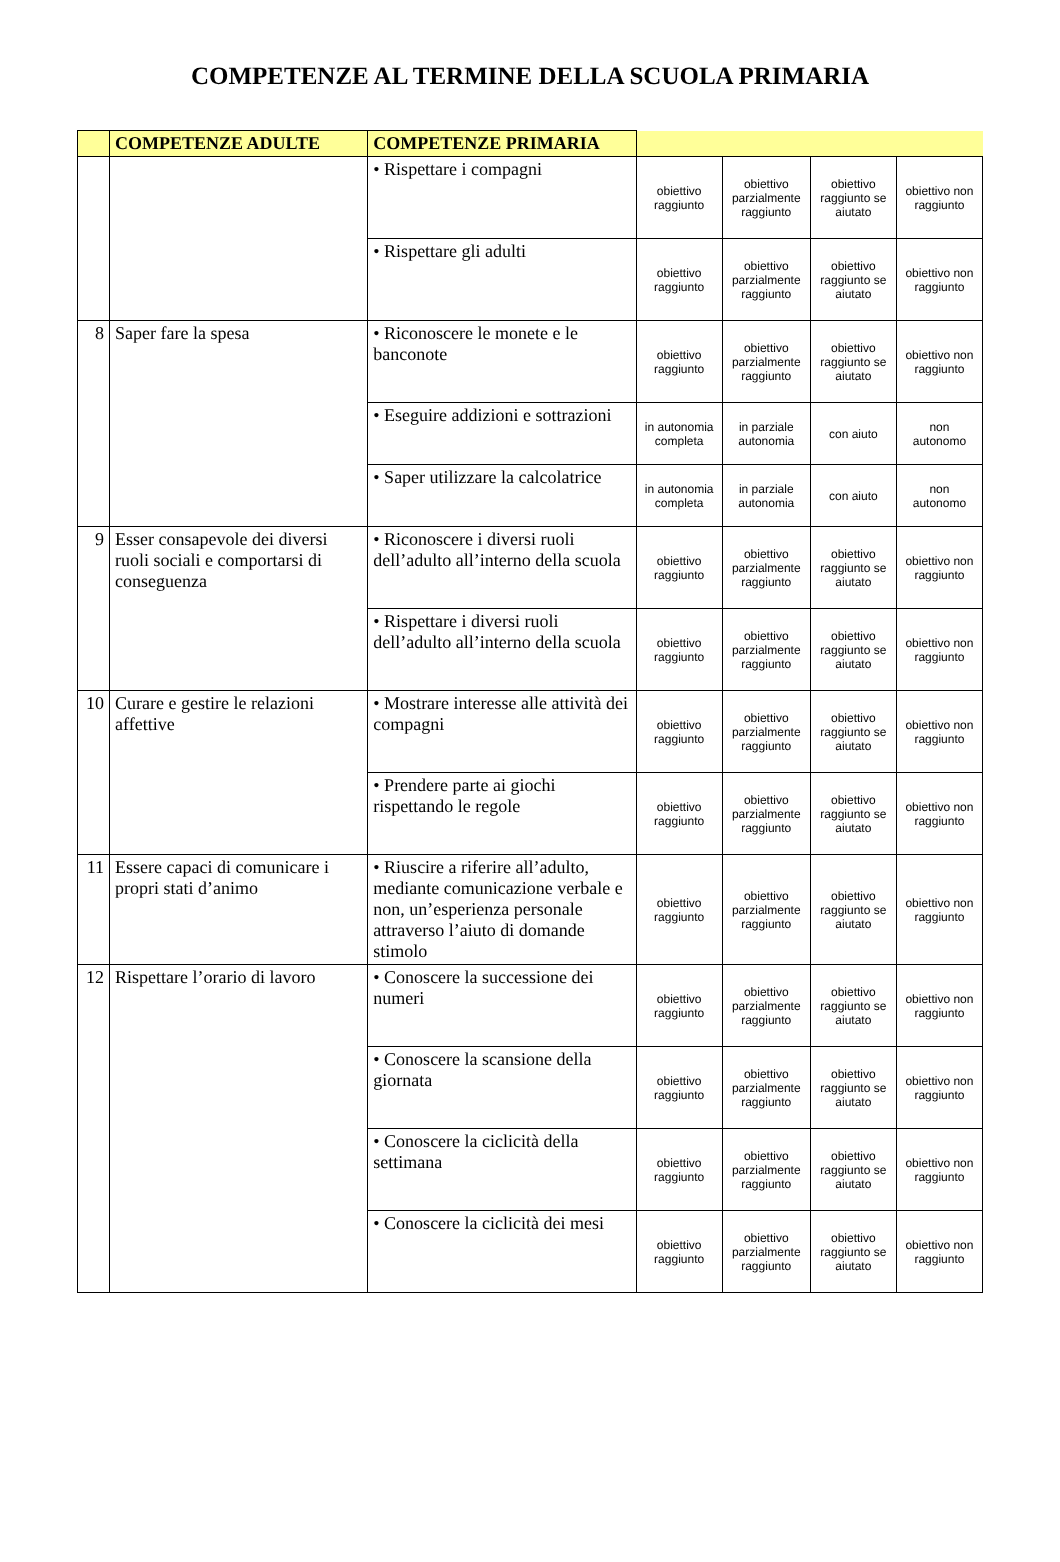COMPETENZE AL TERMINE DELLA SCUOLA PRIMARIA
| | COMPETENZE ADULTE | COMPETENZE PRIMARIA | | | | |
| --- | --- | --- | --- | --- | --- | --- |
| | | • Rispettare i compagni | obiettivo raggiunto | obiettivo parzialmente raggiunto | obiettivo raggiunto se aiutato | obiettivo non raggiunto |
| | | • Rispettare gli adulti | obiettivo raggiunto | obiettivo parzialmente raggiunto | obiettivo raggiunto se aiutato | obiettivo non raggiunto |
| 8 | Saper fare la spesa | • Riconoscere le monete e le banconote | obiettivo raggiunto | obiettivo parzialmente raggiunto | obiettivo raggiunto se aiutato | obiettivo non raggiunto |
| | | • Eseguire addizioni e sottrazioni | in autonomia completa | in parziale autonomia | con aiuto | non autonomo |
| | | • Saper utilizzare la calcolatrice | in autonomia completa | in parziale autonomia | con aiuto | non autonomo |
| 9 | Esser consapevole dei diversi ruoli sociali e comportarsi di conseguenza | • Riconoscere i diversi ruoli dell’adulto all’interno della scuola | obiettivo raggiunto | obiettivo parzialmente raggiunto | obiettivo raggiunto se aiutato | obiettivo non raggiunto |
| | | • Rispettare i diversi ruoli dell’adulto all’interno della scuola | obiettivo raggiunto | obiettivo parzialmente raggiunto | obiettivo raggiunto se aiutato | obiettivo non raggiunto |
| 10 | Curare e gestire le relazioni affettive | • Mostrare interesse alle attività dei compagni | obiettivo raggiunto | obiettivo parzialmente raggiunto | obiettivo raggiunto se aiutato | obiettivo non raggiunto |
| | | • Prendere parte ai giochi rispettando le regole | obiettivo raggiunto | obiettivo parzialmente raggiunto | obiettivo raggiunto se aiutato | obiettivo non raggiunto |
| 11 | Essere capaci di comunicare i propri stati d’animo | • Riuscire a riferire all’adulto, mediante comunicazione verbale e non, un’esperienza personale attraverso l’aiuto di domande stimolo | obiettivo raggiunto | obiettivo parzialmente raggiunto | obiettivo raggiunto se aiutato | obiettivo non raggiunto |
| 12 | Rispettare l’orario di lavoro | • Conoscere la successione dei numeri | obiettivo raggiunto | obiettivo parzialmente raggiunto | obiettivo raggiunto se aiutato | obiettivo non raggiunto |
| | | • Conoscere la scansione della giornata | obiettivo raggiunto | obiettivo parzialmente raggiunto | obiettivo raggiunto se aiutato | obiettivo non raggiunto |
| | | • Conoscere la ciclicità della settimana | obiettivo raggiunto | obiettivo parzialmente raggiunto | obiettivo raggiunto se aiutato | obiettivo non raggiunto |
| | | • Conoscere la ciclicità dei mesi | obiettivo raggiunto | obiettivo parzialmente raggiunto | obiettivo raggiunto se aiutato | obiettivo non raggiunto |